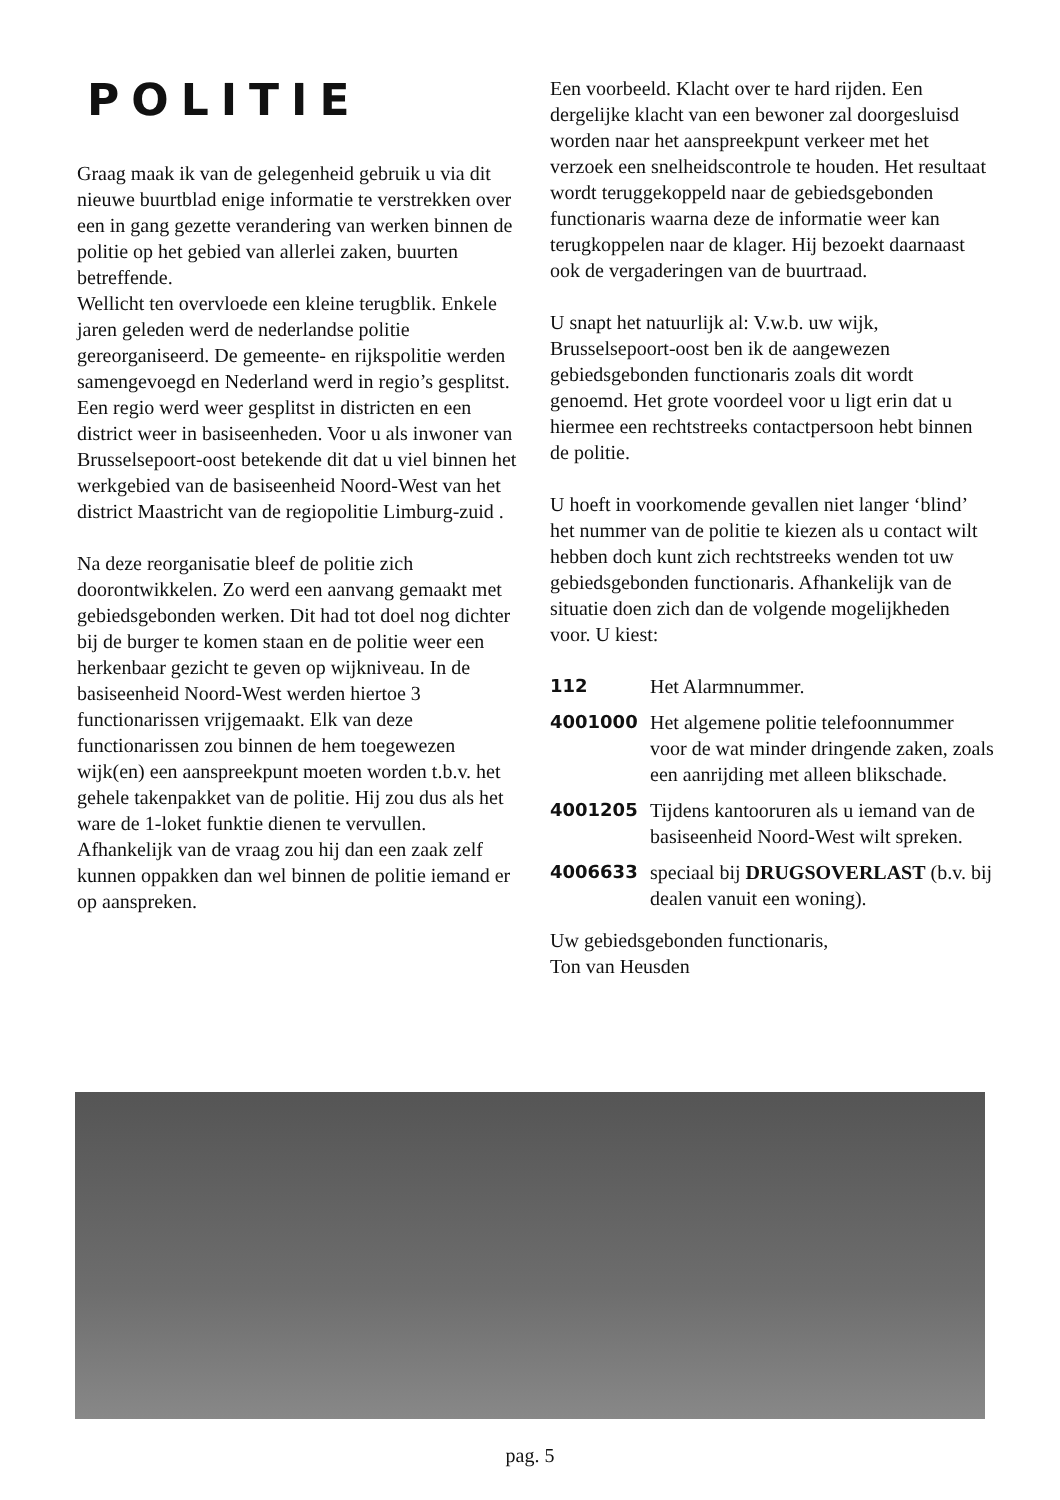POLITIE
Graag maak ik van de gelegenheid gebruik u via dit nieuwe buurtblad enige informatie te verstrekken over een in gang gezette verandering van werken binnen de politie op het gebied van allerlei zaken, buurten betreffende.
Wellicht ten overvloede een kleine terugblik. Enkele jaren geleden werd de nederlandse politie gereorganiseerd. De gemeente- en rijkspolitie werden samengevoegd en Nederland werd in regio’s gesplitst. Een regio werd weer gesplitst in districten en een district weer in basiseenheden. Voor u als inwoner van Brusselsepoort-oost betekende dit dat u viel binnen het werkgebied van de basiseenheid Noord-West van het district Maastricht van de regiopolitie Limburg-zuid .
Na deze reorganisatie bleef de politie zich doorontwikkelen. Zo werd een aanvang gemaakt met gebiedsgebonden werken. Dit had tot doel nog dichter bij de burger te komen staan en de politie weer een herkenbaar gezicht te geven op wijkniveau. In de basiseenheid Noord-West werden hiertoe 3 functionarissen vrijgemaakt. Elk van deze functionarissen zou binnen de hem toegewezen wijk(en) een aanspreekpunt moeten worden t.b.v. het gehele takenpakket van de politie. Hij zou dus als het ware de 1-loket funktie dienen te vervullen. Afhankelijk van de vraag zou hij dan een zaak zelf kunnen oppakken dan wel binnen de politie iemand er op aanspreken.
Een voorbeeld. Klacht over te hard rijden. Een dergelijke klacht van een bewoner zal doorgesluisd worden naar het aanspreekpunt verkeer met het verzoek een snelheidscontrole te houden. Het resultaat wordt teruggekoppeld naar de gebiedsgebonden functionaris waarna deze de informatie weer kan terugkoppelen naar de klager. Hij bezoekt daarnaast ook de vergaderingen van de buurtraad.
U snapt het natuurlijk al: V.w.b. uw wijk, Brusselsepoort-oost ben ik de aangewezen gebiedsgebonden functionaris zoals dit wordt genoemd. Het grote voordeel voor u ligt erin dat u hiermee een rechtstreeks contactpersoon hebt binnen de politie.
U hoeft in voorkomende gevallen niet langer ‘blind’ het nummer van de politie te kiezen als u contact wilt hebben doch kunt zich rechtstreeks wenden tot uw gebiedsgebonden functionaris. Afhankelijk van de situatie doen zich dan de volgende mogelijkheden voor. U kiest:
112 Het Alarmnummer.
4001000 Het algemene politie telefoonnummer voor de wat minder dringende zaken, zoals een aanrijding met alleen blikschade.
4001205 Tijdens kantooruren als u iemand van de basiseenheid Noord-West wilt spreken.
4006633 speciaal bij DRUGSOVERLAST (b.v. bij dealen vanuit een woning).
Uw gebiedsgebonden functionaris,
Ton van Heusden
pag. 5